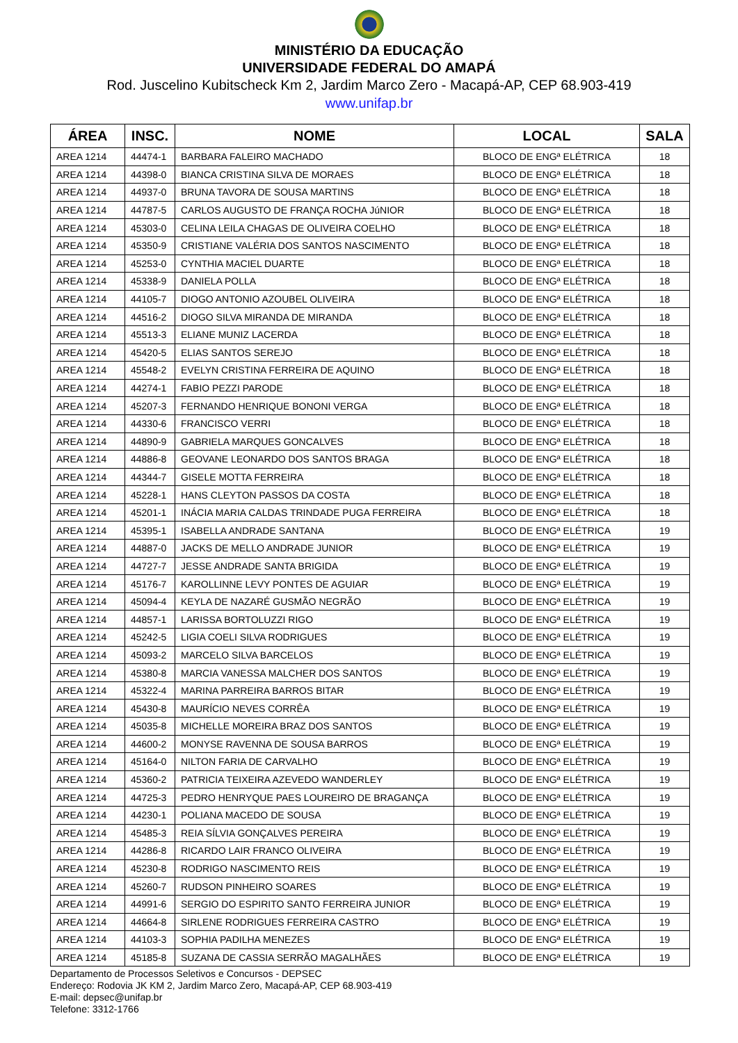MINISTÉRIO DA EDUCAÇÃO
UNIVERSIDADE FEDERAL DO AMAPÁ
Rod. Juscelino Kubitscheck Km 2, Jardim Marco Zero - Macapá-AP, CEP 68.903-419
www.unifap.br
| ÁREA | INSC. | NOME | LOCAL | SALA |
| --- | --- | --- | --- | --- |
| AREA 1214 | 44474-1 | BARBARA FALEIRO MACHADO | BLOCO DE ENGª ELÉTRICA | 18 |
| AREA 1214 | 44398-0 | BIANCA CRISTINA SILVA DE MORAES | BLOCO DE ENGª ELÉTRICA | 18 |
| AREA 1214 | 44937-0 | BRUNA TAVORA DE SOUSA MARTINS | BLOCO DE ENGª ELÉTRICA | 18 |
| AREA 1214 | 44787-5 | CARLOS AUGUSTO DE FRANÇA ROCHA JúNIOR | BLOCO DE ENGª ELÉTRICA | 18 |
| AREA 1214 | 45303-0 | CELINA LEILA CHAGAS DE OLIVEIRA COELHO | BLOCO DE ENGª ELÉTRICA | 18 |
| AREA 1214 | 45350-9 | CRISTIANE VALÉRIA DOS SANTOS NASCIMENTO | BLOCO DE ENGª ELÉTRICA | 18 |
| AREA 1214 | 45253-0 | CYNTHIA MACIEL DUARTE | BLOCO DE ENGª ELÉTRICA | 18 |
| AREA 1214 | 45338-9 | DANIELA POLLA | BLOCO DE ENGª ELÉTRICA | 18 |
| AREA 1214 | 44105-7 | DIOGO ANTONIO AZOUBEL OLIVEIRA | BLOCO DE ENGª ELÉTRICA | 18 |
| AREA 1214 | 44516-2 | DIOGO SILVA MIRANDA DE MIRANDA | BLOCO DE ENGª ELÉTRICA | 18 |
| AREA 1214 | 45513-3 | ELIANE MUNIZ LACERDA | BLOCO DE ENGª ELÉTRICA | 18 |
| AREA 1214 | 45420-5 | ELIAS SANTOS SEREJO | BLOCO DE ENGª ELÉTRICA | 18 |
| AREA 1214 | 45548-2 | EVELYN CRISTINA FERREIRA DE AQUINO | BLOCO DE ENGª ELÉTRICA | 18 |
| AREA 1214 | 44274-1 | FABIO PEZZI PARODE | BLOCO DE ENGª ELÉTRICA | 18 |
| AREA 1214 | 45207-3 | FERNANDO HENRIQUE BONONI VERGA | BLOCO DE ENGª ELÉTRICA | 18 |
| AREA 1214 | 44330-6 | FRANCISCO VERRI | BLOCO DE ENGª ELÉTRICA | 18 |
| AREA 1214 | 44890-9 | GABRIELA MARQUES GONCALVES | BLOCO DE ENGª ELÉTRICA | 18 |
| AREA 1214 | 44886-8 | GEOVANE LEONARDO DOS SANTOS BRAGA | BLOCO DE ENGª ELÉTRICA | 18 |
| AREA 1214 | 44344-7 | GISELE MOTTA FERREIRA | BLOCO DE ENGª ELÉTRICA | 18 |
| AREA 1214 | 45228-1 | HANS CLEYTON PASSOS DA COSTA | BLOCO DE ENGª ELÉTRICA | 18 |
| AREA 1214 | 45201-1 | INÁCIA MARIA CALDAS TRINDADE PUGA FERREIRA | BLOCO DE ENGª ELÉTRICA | 18 |
| AREA 1214 | 45395-1 | ISABELLA ANDRADE SANTANA | BLOCO DE ENGª ELÉTRICA | 19 |
| AREA 1214 | 44887-0 | JACKS DE MELLO ANDRADE JUNIOR | BLOCO DE ENGª ELÉTRICA | 19 |
| AREA 1214 | 44727-7 | JESSE ANDRADE SANTA BRIGIDA | BLOCO DE ENGª ELÉTRICA | 19 |
| AREA 1214 | 45176-7 | KAROLLINNE LEVY PONTES DE AGUIAR | BLOCO DE ENGª ELÉTRICA | 19 |
| AREA 1214 | 45094-4 | KEYLA DE NAZARÉ GUSMÃO NEGRÃO | BLOCO DE ENGª ELÉTRICA | 19 |
| AREA 1214 | 44857-1 | LARISSA BORTOLUZZI RIGO | BLOCO DE ENGª ELÉTRICA | 19 |
| AREA 1214 | 45242-5 | LIGIA COELI SILVA RODRIGUES | BLOCO DE ENGª ELÉTRICA | 19 |
| AREA 1214 | 45093-2 | MARCELO SILVA BARCELOS | BLOCO DE ENGª ELÉTRICA | 19 |
| AREA 1214 | 45380-8 | MARCIA VANESSA MALCHER DOS SANTOS | BLOCO DE ENGª ELÉTRICA | 19 |
| AREA 1214 | 45322-4 | MARINA PARREIRA BARROS BITAR | BLOCO DE ENGª ELÉTRICA | 19 |
| AREA 1214 | 45430-8 | MAURÍCIO NEVES CORRÊA | BLOCO DE ENGª ELÉTRICA | 19 |
| AREA 1214 | 45035-8 | MICHELLE MOREIRA BRAZ DOS SANTOS | BLOCO DE ENGª ELÉTRICA | 19 |
| AREA 1214 | 44600-2 | MONYSE RAVENNA DE SOUSA BARROS | BLOCO DE ENGª ELÉTRICA | 19 |
| AREA 1214 | 45164-0 | NILTON FARIA DE CARVALHO | BLOCO DE ENGª ELÉTRICA | 19 |
| AREA 1214 | 45360-2 | PATRICIA TEIXEIRA AZEVEDO WANDERLEY | BLOCO DE ENGª ELÉTRICA | 19 |
| AREA 1214 | 44725-3 | PEDRO HENRYQUE PAES LOUREIRO DE BRAGANÇA | BLOCO DE ENGª ELÉTRICA | 19 |
| AREA 1214 | 44230-1 | POLIANA MACEDO DE SOUSA | BLOCO DE ENGª ELÉTRICA | 19 |
| AREA 1214 | 45485-3 | REIA SÍLVIA GONÇALVES PEREIRA | BLOCO DE ENGª ELÉTRICA | 19 |
| AREA 1214 | 44286-8 | RICARDO LAIR FRANCO OLIVEIRA | BLOCO DE ENGª ELÉTRICA | 19 |
| AREA 1214 | 45230-8 | RODRIGO NASCIMENTO REIS | BLOCO DE ENGª ELÉTRICA | 19 |
| AREA 1214 | 45260-7 | RUDSON PINHEIRO SOARES | BLOCO DE ENGª ELÉTRICA | 19 |
| AREA 1214 | 44991-6 | SERGIO DO ESPIRITO SANTO FERREIRA JUNIOR | BLOCO DE ENGª ELÉTRICA | 19 |
| AREA 1214 | 44664-8 | SIRLENE RODRIGUES FERREIRA CASTRO | BLOCO DE ENGª ELÉTRICA | 19 |
| AREA 1214 | 44103-3 | SOPHIA PADILHA MENEZES | BLOCO DE ENGª ELÉTRICA | 19 |
| AREA 1214 | 45185-8 | SUZANA DE CASSIA SERRÃO MAGALHÃES | BLOCO DE ENGª ELÉTRICA | 19 |
Departamento de Processos Seletivos e Concursos - DEPSEC
Endereço: Rodovia JK KM 2, Jardim Marco Zero, Macapá-AP, CEP 68.903-419
E-mail: depsec@unifap.br
Telefone: 3312-1766